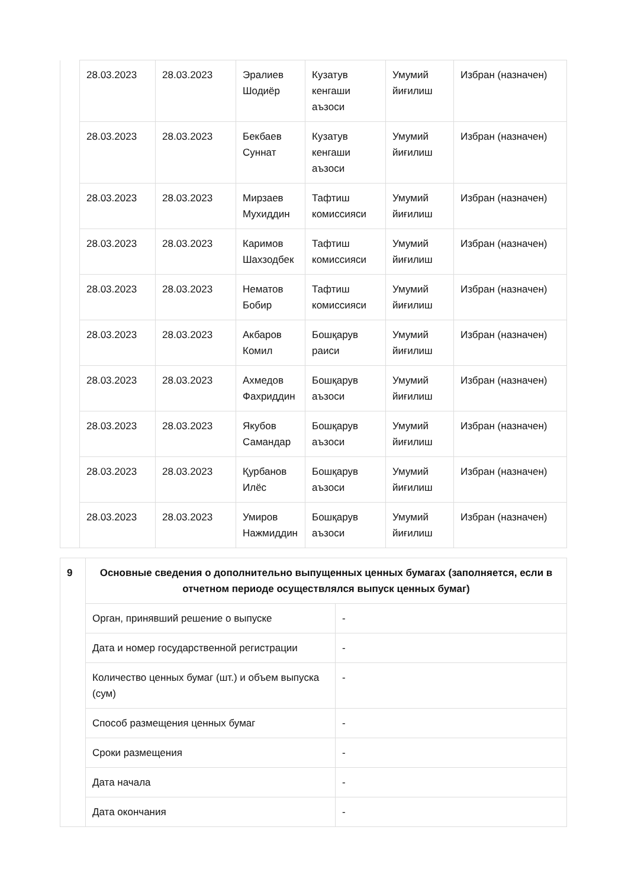| | 28.03.2023 | 28.03.2023 | Эралиев Шодиёр | Кузатув кенгаши аъзоси | Умумий йиғилиш | Избран (назначен) |
| | 28.03.2023 | 28.03.2023 | Бекбаев Суннат | Кузатув кенгаши аъзоси | Умумий йиғилиш | Избран (назначен) |
| | 28.03.2023 | 28.03.2023 | Мирзаев Мухиддин | Тафтиш комиссияси | Умумий йиғилиш | Избран (назначен) |
| | 28.03.2023 | 28.03.2023 | Каримов Шахзодбек | Тафтиш комиссияси | Умумий йиғилиш | Избран (назначен) |
| | 28.03.2023 | 28.03.2023 | Нематов Бобир | Тафтиш комиссияси | Умумий йиғилиш | Избран (назначен) |
| | 28.03.2023 | 28.03.2023 | Акбаров Комил | Бошқарув раиси | Умумий йиғилиш | Избран (назначен) |
| | 28.03.2023 | 28.03.2023 | Ахмедов Фахриддин | Бошқарув аъзоси | Умумий йиғилиш | Избран (назначен) |
| | 28.03.2023 | 28.03.2023 | Якубов Самандар | Бошқарув аъзоси | Умумий йиғилиш | Избран (назначен) |
| | 28.03.2023 | 28.03.2023 | Қурбанов Илёс | Бошқарув аъзоси | Умумий йиғилиш | Избран (назначен) |
| | 28.03.2023 | 28.03.2023 | Умиров Нажмиддин | Бошқарув аъзоси | Умумий йиғилиш | Избран (назначен) |
| 9 | Основные сведения о дополнительно выпущенных ценных бумагах (заполняется, если в отчетном периоде осуществлялся выпуск ценных бумаг) | |
| | Орган, принявший решение о выпуске | - |
| | Дата и номер государственной регистрации | - |
| | Количество ценных бумаг (шт.) и объем выпуска (сум) | - |
| | Способ размещения ценных бумаг | - |
| | Сроки размещения | - |
| | Дата начала | - |
| | Дата окончания | - |